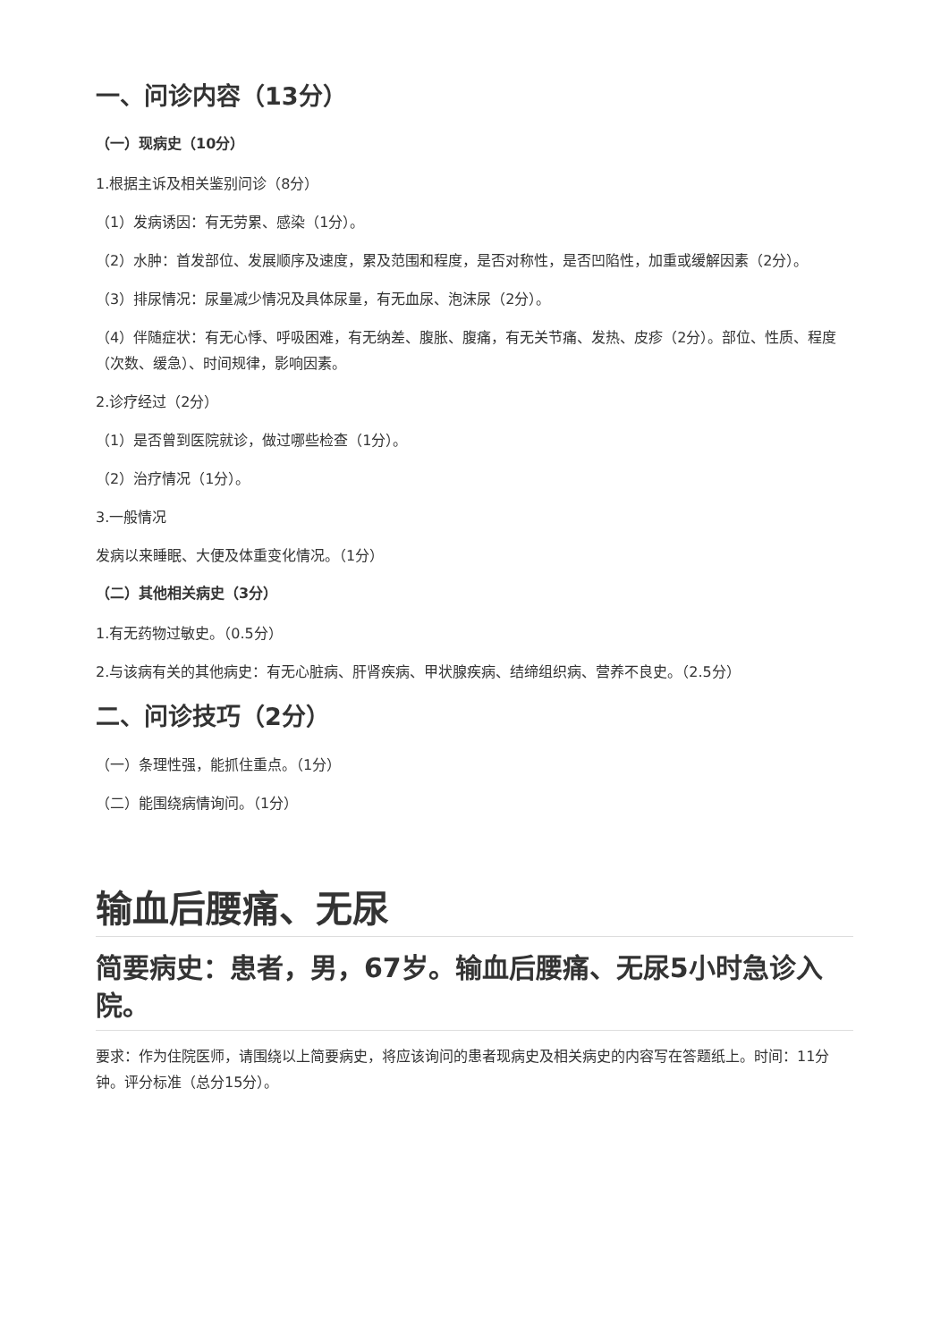一、问诊内容（13分）
（一）现病史（10分）
1.根据主诉及相关鉴别问诊（8分）
（1）发病诱因：有无劳累、感染（1分）。
（2）水肿：首发部位、发展顺序及速度，累及范围和程度，是否对称性，是否凹陷性，加重或缓解因素（2分）。
（3）排尿情况：尿量减少情况及具体尿量，有无血尿、泡沫尿（2分）。
（4）伴随症状：有无心悸、呼吸困难，有无纳差、腹胀、腹痛，有无关节痛、发热、皮疹（2分）。部位、性质、程度（次数、缓急）、时间规律，影响因素。
2.诊疗经过（2分）
（1）是否曾到医院就诊，做过哪些检查（1分）。
（2）治疗情况（1分）。
3.一般情况
发病以来睡眠、大便及体重变化情况。（1分）
（二）其他相关病史（3分）
1.有无药物过敏史。（0.5分）
2.与该病有关的其他病史：有无心脏病、肝肾疾病、甲状腺疾病、结缔组织病、营养不良史。（2.5分）
二、问诊技巧（2分）
（一）条理性强，能抓住重点。（1分）
（二）能围绕病情询问。（1分）
输血后腰痛、无尿
简要病史：患者，男，67岁。输血后腰痛、无尿5小时急诊入院。
要求：作为住院医师，请围绕以上简要病史，将应该询问的患者现病史及相关病史的内容写在答题纸上。时间：11分钟。评分标准（总分15分）。